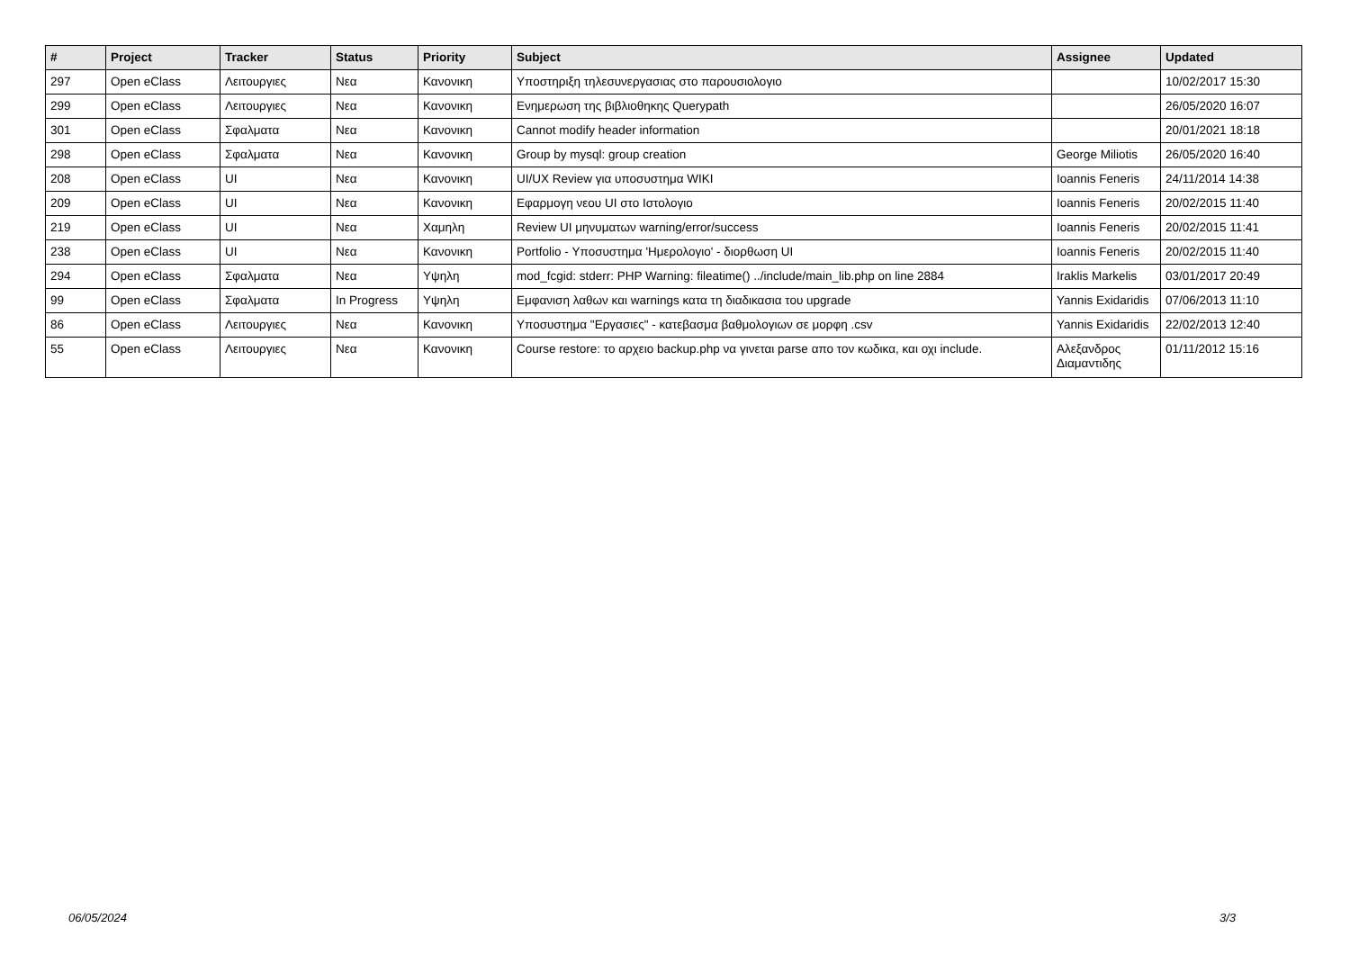| # | Project | Tracker | Status | Priority | Subject | Assignee | Updated |
| --- | --- | --- | --- | --- | --- | --- | --- |
| 297 | Open eClass | Λειτουργιες | Νεα | Κανονικη | Υποστηριξη τηλεσυνεργασιας στο παρουσιολογιο | | 10/02/2017 15:30 |
| 299 | Open eClass | Λειτουργιες | Νεα | Κανονικη | Ενημερωση της βιβλιοθηκης Querypath | | 26/05/2020 16:07 |
| 301 | Open eClass | Σφαλματα | Νεα | Κανονικη | Cannot modify header information | | 20/01/2021 18:18 |
| 298 | Open eClass | Σφαλματα | Νεα | Κανονικη | Group by mysql: group creation | George Miliotis | 26/05/2020 16:40 |
| 208 | Open eClass | UI | Νεα | Κανονικη | UI/UX Review για υποσυστημα WIKI | Ioannis Feneris | 24/11/2014 14:38 |
| 209 | Open eClass | UI | Νεα | Κανονικη | Εφαρμογη νεου UI στο Ιστολογιο | Ioannis Feneris | 20/02/2015 11:40 |
| 219 | Open eClass | UI | Νεα | Χαμηλη | Review UI μηνυματων warning/error/success | Ioannis Feneris | 20/02/2015 11:41 |
| 238 | Open eClass | UI | Νεα | Κανονικη | Portfolio - Υποσυστημα 'Ημερολογιο' - διορθωση UI | Ioannis Feneris | 20/02/2015 11:40 |
| 294 | Open eClass | Σφαλματα | Νεα | Υψηλη | mod_fcgid: stderr: PHP Warning: fileatime() ../include/main_lib.php on line 2884 | Iraklis Markelis | 03/01/2017 20:49 |
| 99 | Open eClass | Σφαλματα | In Progress | Υψηλη | Εμφανιση λαθων και warnings κατα τη διαδικασια του upgrade | Yannis Exidaridis | 07/06/2013 11:10 |
| 86 | Open eClass | Λειτουργιες | Νεα | Κανονικη | Υποσυστημα "Εργασιες" - κατεβασμα βαθμολογιων σε μορφη .csv | Yannis Exidaridis | 22/02/2013 12:40 |
| 55 | Open eClass | Λειτουργιες | Νεα | Κανονικη | Course restore: το αρχειο backup.php να γινεται parse απο τον κωδικα, και οχι include. | Αλεξανδρος Διαμαντιδης | 01/11/2012 15:16 |
06/05/2024 3/3